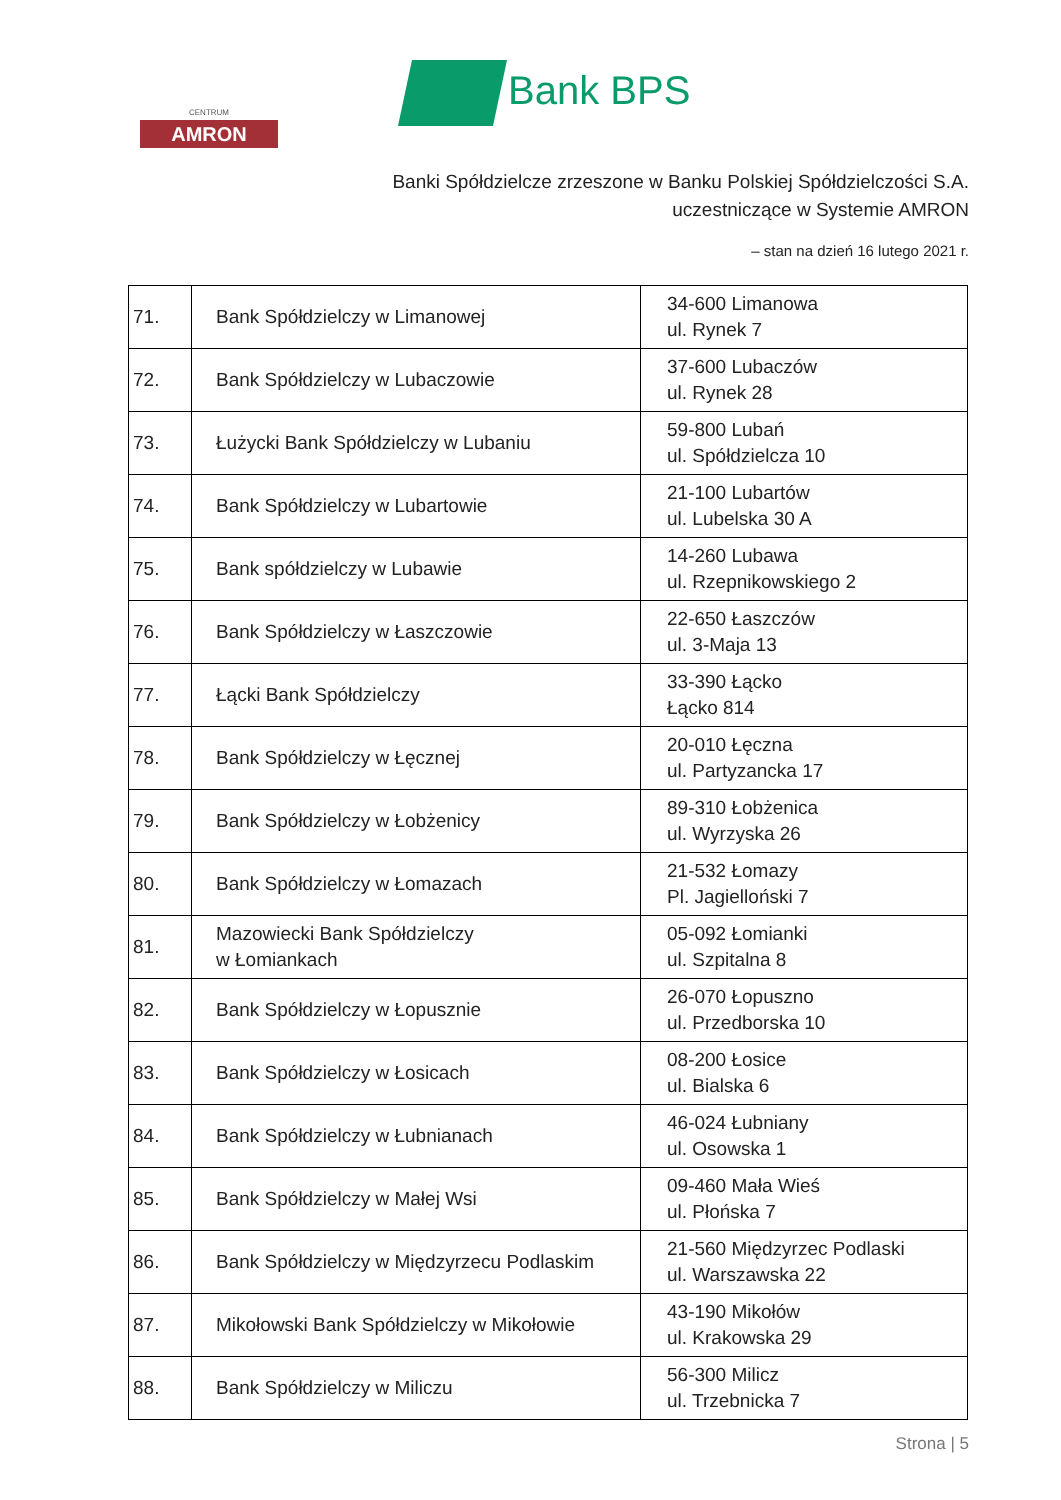CENTRUM
AMRON
Bank BPS
Banki Spółdzielcze zrzeszone w Banku Polskiej Spółdzielczości S.A.
uczestniczące w Systemie AMRON
– stan na dzień 16 lutego 2021 r.
| 71. | Bank Spółdzielczy w Limanowej | 34-600 Limanowa ul. Rynek 7 |
| 72. | Bank Spółdzielczy w Lubaczowie | 37-600 Lubaczów ul. Rynek 28 |
| 73. | Łużycki Bank Spółdzielczy w Lubaniu | 59-800 Lubań ul. Spółdzielcza 10 |
| 74. | Bank Spółdzielczy w Lubartowie | 21-100 Lubartów ul. Lubelska 30 A |
| 75. | Bank spółdzielczy w Lubawie | 14-260 Lubawa ul. Rzepnikowskiego 2 |
| 76. | Bank Spółdzielczy w Łaszczowie | 22-650 Łaszczów ul. 3-Maja 13 |
| 77. | Łącki Bank Spółdzielczy | 33-390 Łącko Łącko 814 |
| 78. | Bank Spółdzielczy w Łęcznej | 20-010 Łęczna ul. Partyzancka 17 |
| 79. | Bank Spółdzielczy w Łobżenicy | 89-310 Łobżenica ul. Wyrzyska 26 |
| 80. | Bank Spółdzielczy w Łomazach | 21-532 Łomazy Pl. Jagielloński 7 |
| 81. | Mazowiecki Bank Spółdzielczy w Łomiankach | 05-092 Łomianki ul. Szpitalna 8 |
| 82. | Bank Spółdzielczy w Łopusznie | 26-070 Łopuszno ul. Przedborska 10 |
| 83. | Bank Spółdzielczy w Łosicach | 08-200 Łosice ul. Bialska 6 |
| 84. | Bank Spółdzielczy w Łubnianach | 46-024 Łubniany ul. Osowska 1 |
| 85. | Bank Spółdzielczy w Małej Wsi | 09-460 Mała Wieś ul. Płońska 7 |
| 86. | Bank Spółdzielczy w Międzyrzecu Podlaskim | 21-560 Międzyrzec Podlaski ul. Warszawska 22 |
| 87. | Mikołowski Bank Spółdzielczy w Mikołowie | 43-190 Mikołów ul. Krakowska 29 |
| 88. | Bank Spółdzielczy w Miliczu | 56-300 Milicz ul. Trzebnicka 7 |
Strona | 5